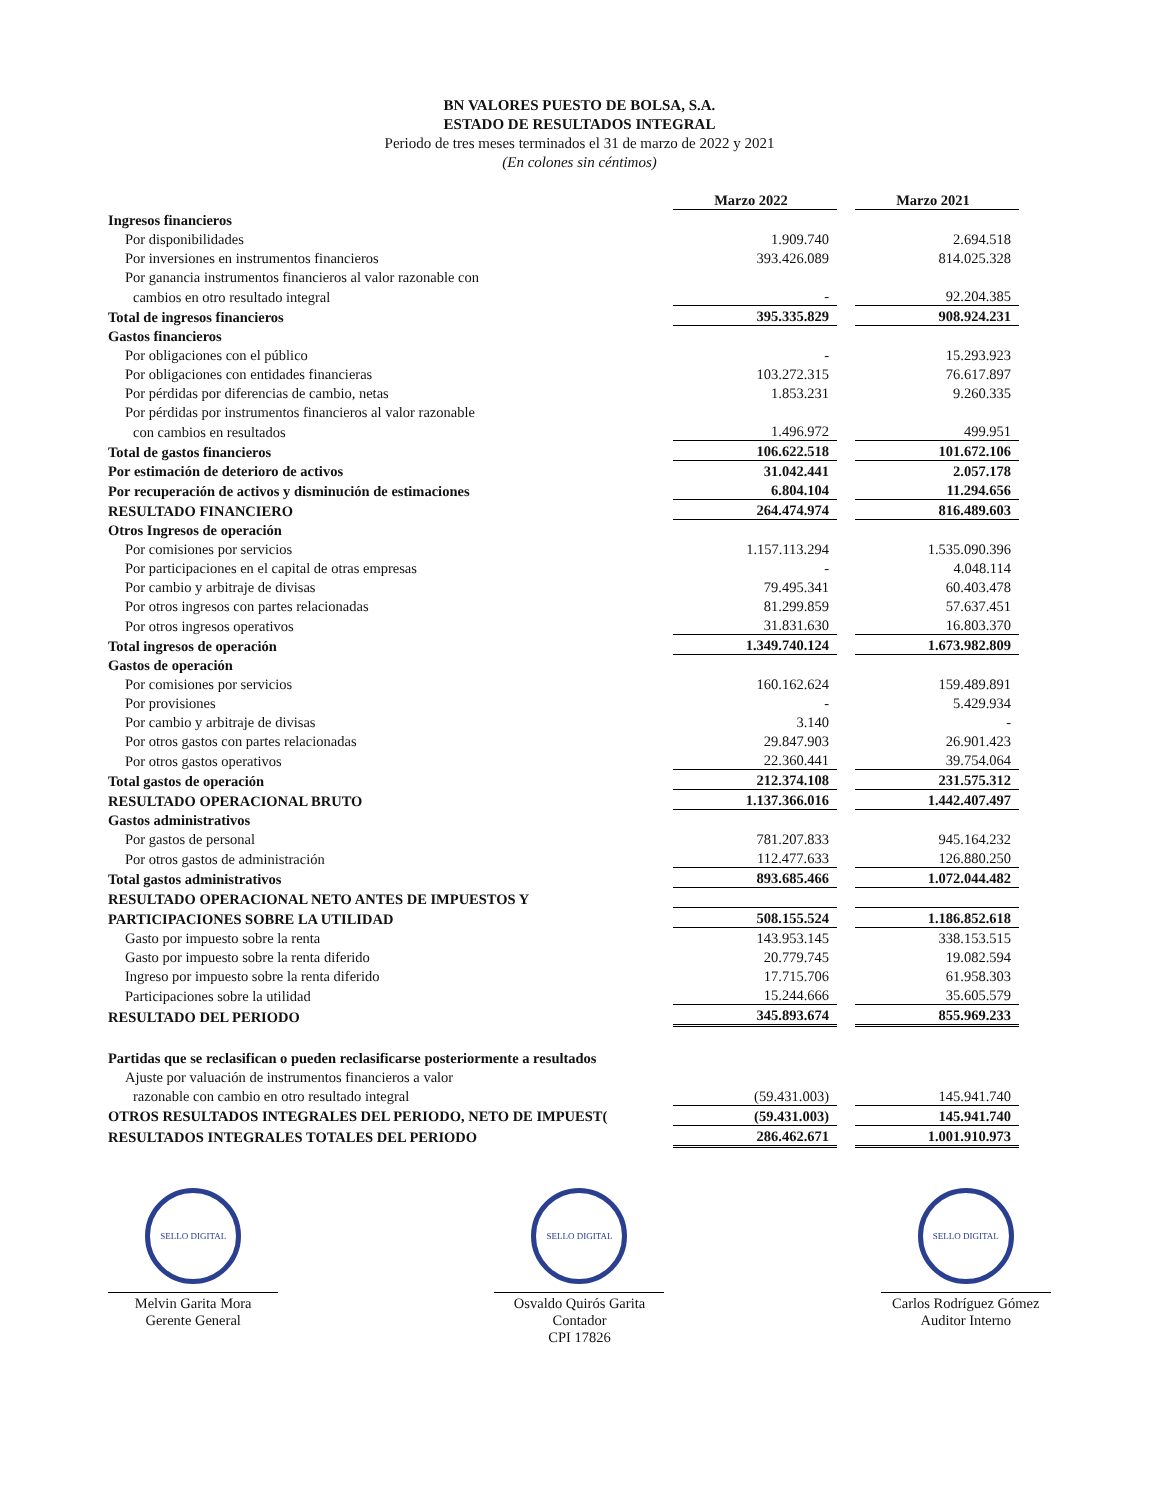BN VALORES PUESTO DE BOLSA, S.A.
ESTADO DE RESULTADOS INTEGRAL
Periodo de tres meses terminados el 31 de marzo de 2022 y 2021
(En colones sin céntimos)
| | Marzo 2022 | | Marzo 2021 |
| Ingresos financieros | | | |
| Por disponibilidades | 1.909.740 | | 2.694.518 |
| Por inversiones en instrumentos financieros | 393.426.089 | | 814.025.328 |
| Por ganancia instrumentos financieros al valor razonable con | | | |
| cambios en otro resultado integral | - | | 92.204.385 |
| Total de ingresos financieros | 395.335.829 | | 908.924.231 |
| Gastos financieros | | | |
| Por obligaciones con el público | - | | 15.293.923 |
| Por obligaciones con entidades financieras | 103.272.315 | | 76.617.897 |
| Por pérdidas por diferencias de cambio, netas | 1.853.231 | | 9.260.335 |
| Por pérdidas por instrumentos financieros al valor razonable | | | |
| con cambios en resultados | 1.496.972 | | 499.951 |
| Total de gastos financieros | 106.622.518 | | 101.672.106 |
| Por estimación de deterioro de activos | 31.042.441 | | 2.057.178 |
| Por recuperación de activos y disminución de estimaciones | 6.804.104 | | 11.294.656 |
| RESULTADO FINANCIERO | 264.474.974 | | 816.489.603 |
| Otros Ingresos de operación | | | |
| Por comisiones por servicios | 1.157.113.294 | | 1.535.090.396 |
| Por participaciones en el capital de otras empresas | - | | 4.048.114 |
| Por cambio y arbitraje de divisas | 79.495.341 | | 60.403.478 |
| Por otros ingresos con partes relacionadas | 81.299.859 | | 57.637.451 |
| Por otros ingresos operativos | 31.831.630 | | 16.803.370 |
| Total ingresos de operación | 1.349.740.124 | | 1.673.982.809 |
| Gastos de operación | | | |
| Por comisiones por servicios | 160.162.624 | | 159.489.891 |
| Por provisiones | - | | 5.429.934 |
| Por cambio y arbitraje de divisas | 3.140 | | - |
| Por otros gastos con partes relacionadas | 29.847.903 | | 26.901.423 |
| Por otros gastos operativos | 22.360.441 | | 39.754.064 |
| Total gastos de operación | 212.374.108 | | 231.575.312 |
| RESULTADO OPERACIONAL BRUTO | 1.137.366.016 | | 1.442.407.497 |
| Gastos administrativos | | | |
| Por gastos de personal | 781.207.833 | | 945.164.232 |
| Por otros gastos de administración | 112.477.633 | | 126.880.250 |
| Total gastos administrativos | 893.685.466 | | 1.072.044.482 |
| RESULTADO OPERACIONAL NETO ANTES DE IMPUESTOS Y | | | |
| PARTICIPACIONES SOBRE LA UTILIDAD | 508.155.524 | | 1.186.852.618 |
| Gasto por impuesto sobre la renta | 143.953.145 | | 338.153.515 |
| Gasto por impuesto sobre la renta diferido | 20.779.745 | | 19.082.594 |
| Ingreso por impuesto sobre la renta diferido | 17.715.706 | | 61.958.303 |
| Participaciones sobre la utilidad | 15.244.666 | | 35.605.579 |
| RESULTADO DEL PERIODO | 345.893.674 | | 855.969.233 |
| Partidas que se reclasifican o pueden reclasificarse posteriormente a resultados | | | |
| Ajuste por valuación de instrumentos financieros a valor | | | |
| razonable con cambio en otro resultado integral | (59.431.003) | | 145.941.740 |
| OTROS RESULTADOS INTEGRALES DEL PERIODO, NETO DE IMPUEST( | (59.431.003) | | 145.941.740 |
| RESULTADOS INTEGRALES TOTALES DEL PERIODO | 286.462.671 | | 1.001.910.973 |
SELLO DIGITAL
Melvin Garita Mora
Gerente General
SELLO DIGITAL
Osvaldo Quirós Garita
Contador
CPI 17826
SELLO DIGITAL
Carlos Rodríguez Gómez
Auditor Interno